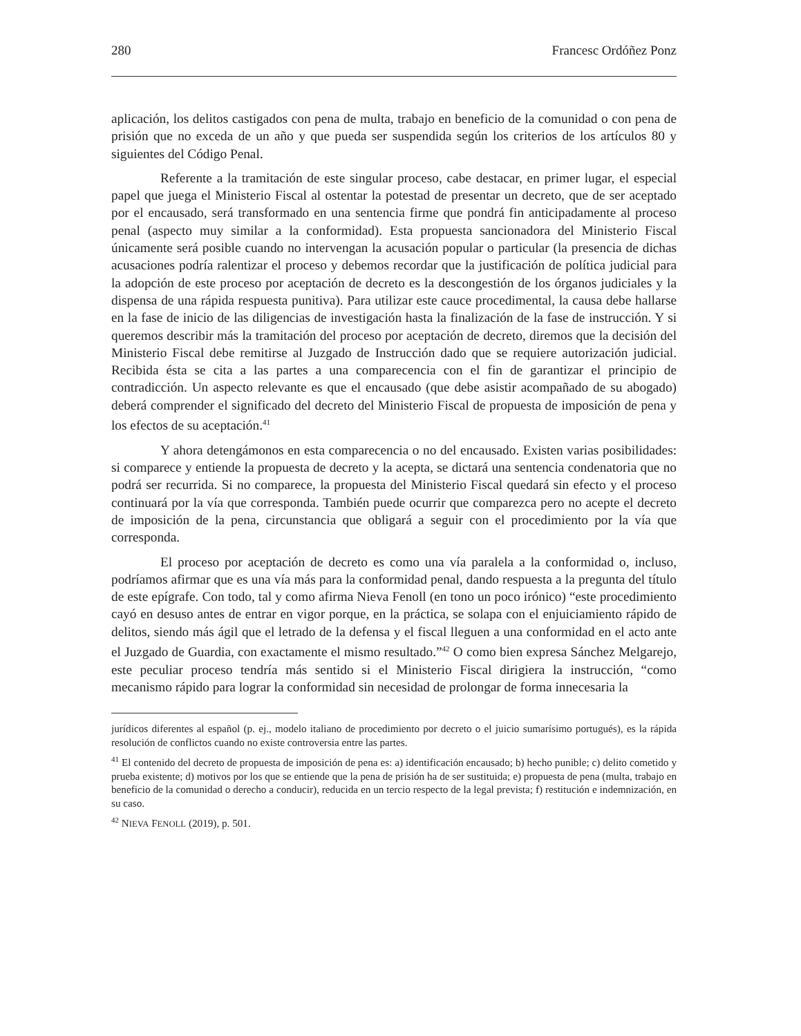280 Francesc Ordóñez Ponz
aplicación, los delitos castigados con pena de multa, trabajo en beneficio de la comunidad o con pena de prisión que no exceda de un año y que pueda ser suspendida según los criterios de los artículos 80 y siguientes del Código Penal.
Referente a la tramitación de este singular proceso, cabe destacar, en primer lugar, el especial papel que juega el Ministerio Fiscal al ostentar la potestad de presentar un decreto, que de ser aceptado por el encausado, será transformado en una sentencia firme que pondrá fin anticipadamente al proceso penal (aspecto muy similar a la conformidad). Esta propuesta sancionadora del Ministerio Fiscal únicamente será posible cuando no intervengan la acusación popular o particular (la presencia de dichas acusaciones podría ralentizar el proceso y debemos recordar que la justificación de política judicial para la adopción de este proceso por aceptación de decreto es la descongestión de los órganos judiciales y la dispensa de una rápida respuesta punitiva). Para utilizar este cauce procedimental, la causa debe hallarse en la fase de inicio de las diligencias de investigación hasta la finalización de la fase de instrucción. Y si queremos describir más la tramitación del proceso por aceptación de decreto, diremos que la decisión del Ministerio Fiscal debe remitirse al Juzgado de Instrucción dado que se requiere autorización judicial. Recibida ésta se cita a las partes a una comparecencia con el fin de garantizar el principio de contradicción. Un aspecto relevante es que el encausado (que debe asistir acompañado de su abogado) deberá comprender el significado del decreto del Ministerio Fiscal de propuesta de imposición de pena y los efectos de su aceptación.<sup>41</sup>
Y ahora detengámonos en esta comparecencia o no del encausado. Existen varias posibilidades: si comparece y entiende la propuesta de decreto y la acepta, se dictará una sentencia condenatoria que no podrá ser recurrida. Si no comparece, la propuesta del Ministerio Fiscal quedará sin efecto y el proceso continuará por la vía que corresponda. También puede ocurrir que comparezca pero no acepte el decreto de imposición de la pena, circunstancia que obligará a seguir con el procedimiento por la vía que corresponda.
El proceso por aceptación de decreto es como una vía paralela a la conformidad o, incluso, podríamos afirmar que es una vía más para la conformidad penal, dando respuesta a la pregunta del título de este epígrafe. Con todo, tal y como afirma Nieva Fenoll (en tono un poco irónico) “este procedimiento cayó en desuso antes de entrar en vigor porque, en la práctica, se solapa con el enjuiciamiento rápido de delitos, siendo más ágil que el letrado de la defensa y el fiscal lleguen a una conformidad en el acto ante el Juzgado de Guardia, con exactamente el mismo resultado.”<sup>42</sup> O como bien expresa Sánchez Melgarejo, este peculiar proceso tendría más sentido si el Ministerio Fiscal dirigiera la instrucción, “como mecanismo rápido para lograr la conformidad sin necesidad de prolongar de forma innecesaria la
jurídicos diferentes al español (p. ej., modelo italiano de procedimiento por decreto o el juicio sumarísimo portugués), es la rápida resolución de conflictos cuando no existe controversia entre las partes.
<sup>41</sup> El contenido del decreto de propuesta de imposición de pena es: a) identificación encausado; b) hecho punible; c) delito cometido y prueba existente; d) motivos por los que se entiende que la pena de prisión ha de ser sustituida; e) propuesta de pena (multa, trabajo en beneficio de la comunidad o derecho a conducir), reducida en un tercio respecto de la legal prevista; f) restitución e indemnización, en su caso.
<sup>42</sup> NIEVA FENOLL (2019), p. 501.